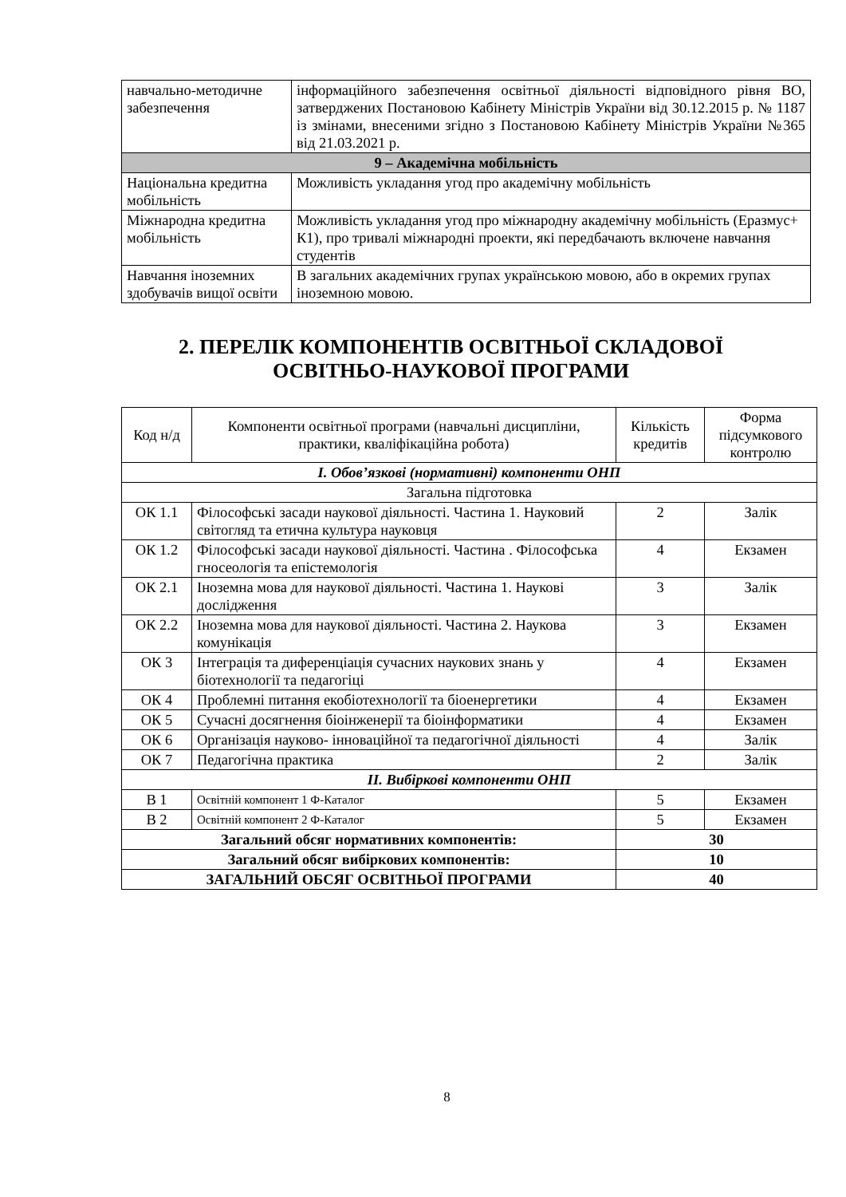| навчально-методичне забезпечення | інформаційного забезпечення освітньої діяльності відповідного рівня ВО, затверджених Постановою Кабінету Міністрів України від 30.12.2015 р. № 1187 із змінами, внесеними згідно з Постановою Кабінету Міністрів України №365 від 21.03.2021 р. |
| 9 – Академічна мобільність | |
| Національна кредитна мобільність | Можливість укладання угод про академічну мобільність |
| Міжнародна кредитна мобільність | Можливість укладання угод про міжнародну академічну мобільність (Еразмус+ К1), про тривалі міжнародні проекти, які передбачають включене навчання студентів |
| Навчання іноземних здобувачів вищої освіти | В загальних академічних групах українською мовою, або в окремих групах іноземною мовою. |
2. ПЕРЕЛІК КОМПОНЕНТІВ ОСВІТНЬОЇ СКЛАДОВОЇ ОСВІТНЬО-НАУКОВОЇ ПРОГРАМИ
| Код н/д | Компоненти освітньої програми (навчальні дисципліни, практики, кваліфікаційна робота) | Кількість кредитів | Форма підсумкового контролю |
| --- | --- | --- | --- |
| I. Обов’язкові (нормативні) компоненти ОНП | | | |
| Загальна підготовка | | | |
| ОК 1.1 | Філософські засади наукової діяльності. Частина 1. Науковий світогляд та етична культура науковця | 2 | Залік |
| ОК 1.2 | Філософські засади наукової діяльності. Частина . Філософська гносеологія та епістемологія | 4 | Екзамен |
| ОК 2.1 | Іноземна мова для наукової діяльності. Частина 1. Наукові дослідження | 3 | Залік |
| ОК 2.2 | Іноземна мова для наукової діяльності. Частина 2. Наукова комунікація | 3 | Екзамен |
| ОК 3 | Інтеграція та диференціація сучасних наукових знань у біотехнології та педагогіці | 4 | Екзамен |
| ОК 4 | Проблемні питання екобіотехнології та біоенергетики | 4 | Екзамен |
| ОК 5 | Сучасні досягнення біоінженерії та біоінформатики | 4 | Екзамен |
| ОК 6 | Організація науково- інноваційної та педагогічної діяльності | 4 | Залік |
| ОК 7 | Педагогічна практика | 2 | Залік |
| II. Вибіркові компоненти ОНП | | | |
| В 1 | Освітній компонент 1 Ф-Каталог | 5 | Екзамен |
| В 2 | Освітній компонент 2 Ф-Каталог | 5 | Екзамен |
| Загальний обсяг нормативних компонентів: | | 30 | |
| Загальний обсяг вибіркових компонентів: | | 10 | |
| ЗАГАЛЬНИЙ ОБСЯГ ОСВІТНЬОЇ ПРОГРАМИ | | 40 | |
8